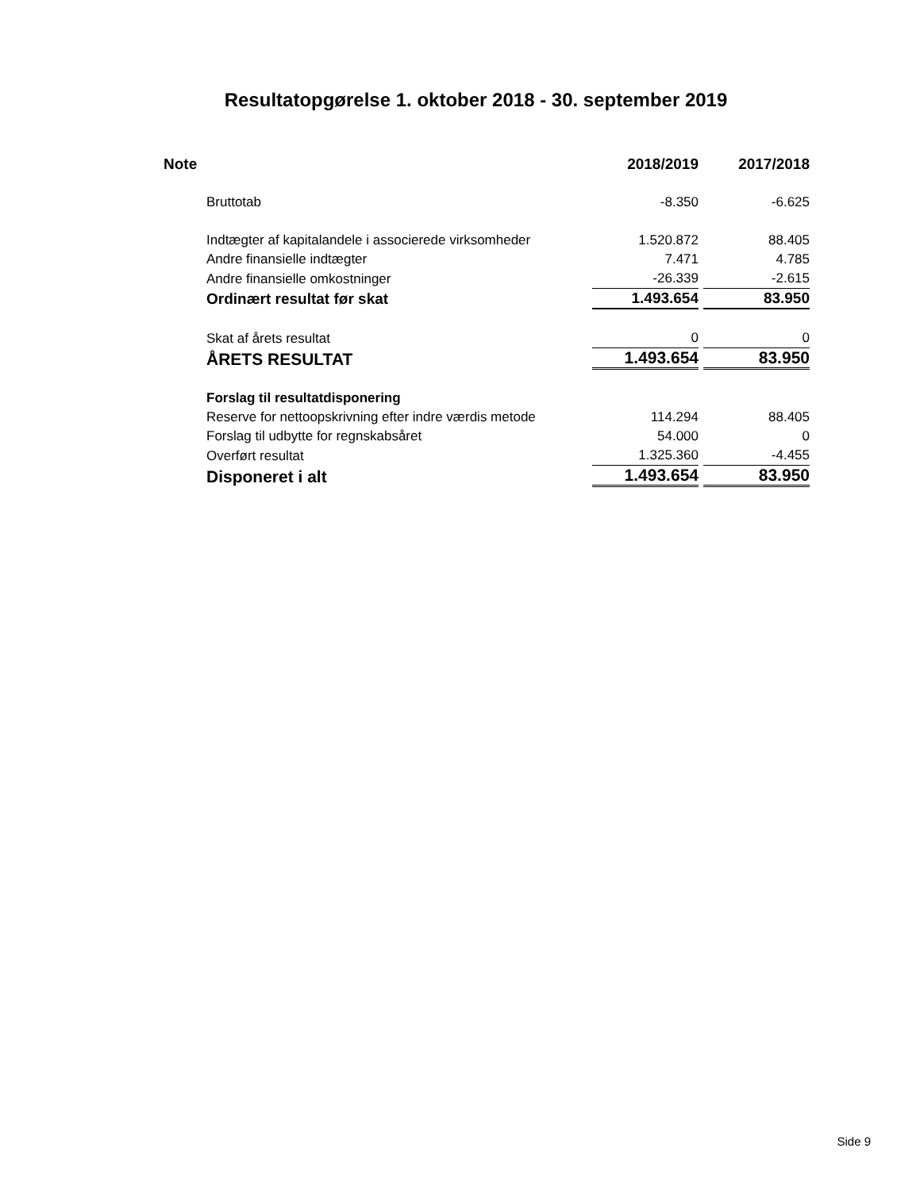Resultatopgørelse 1. oktober 2018 - 30. september 2019
| Note | | 2018/2019 | 2017/2018 |
| --- | --- | --- | --- |
| | Bruttotab | -8.350 | -6.625 |
| | Indtægter af kapitalandele i associerede virksomheder | 1.520.872 | 88.405 |
| | Andre finansielle indtægter | 7.471 | 4.785 |
| | Andre finansielle omkostninger | -26.339 | -2.615 |
| | Ordinært resultat før skat | 1.493.654 | 83.950 |
| | Skat af årets resultat | 0 | 0 |
| | ÅRETS RESULTAT | 1.493.654 | 83.950 |
| | Forslag til resultatdisponering | | |
| | Reserve for nettoopskrivning efter indre værdis metode | 114.294 | 88.405 |
| | Forslag til udbytte for regnskabsåret | 54.000 | 0 |
| | Overført resultat | 1.325.360 | -4.455 |
| | Disponeret i alt | 1.493.654 | 83.950 |
Side 9